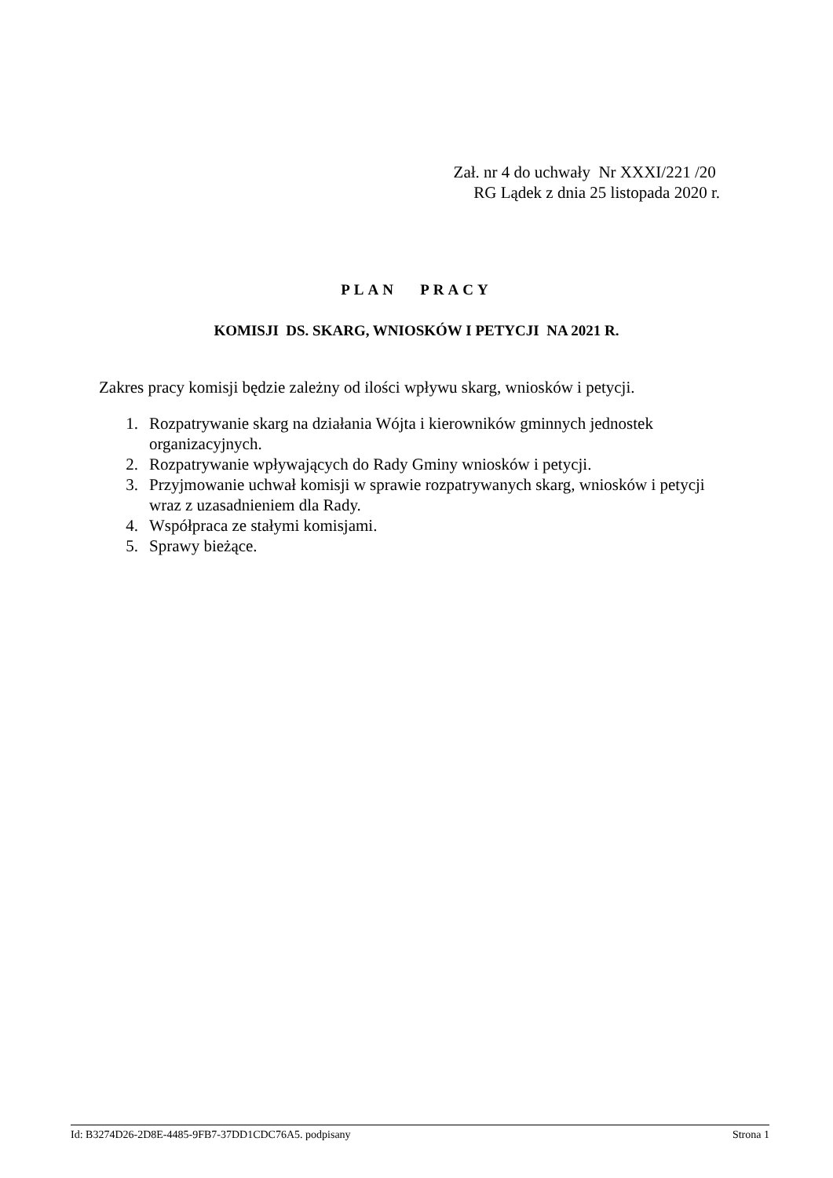Zał. nr 4 do uchwały Nr XXXI/221 /20
RG Lądek z dnia 25 listopada 2020 r.
PLAN PRACY
KOMISJI DS. SKARG, WNIOSKÓW I PETYCJI NA 2021 R.
Zakres pracy komisji będzie zależny od ilości wpływu skarg, wniosków i petycji.
1. Rozpatrywanie skarg na działania Wójta i kierowników gminnych jednostek organizacyjnych.
2. Rozpatrywanie wpływających do Rady Gminy wniosków i petycji.
3. Przyjmowanie uchwał komisji w sprawie rozpatrywanych skarg, wniosków i petycji wraz z uzasadnieniem dla Rady.
4. Współpraca ze stałymi komisjami.
5. Sprawy bieżące.
Id: B3274D26-2D8E-4485-9FB7-37DD1CDC76A5. podpisany Strona 1